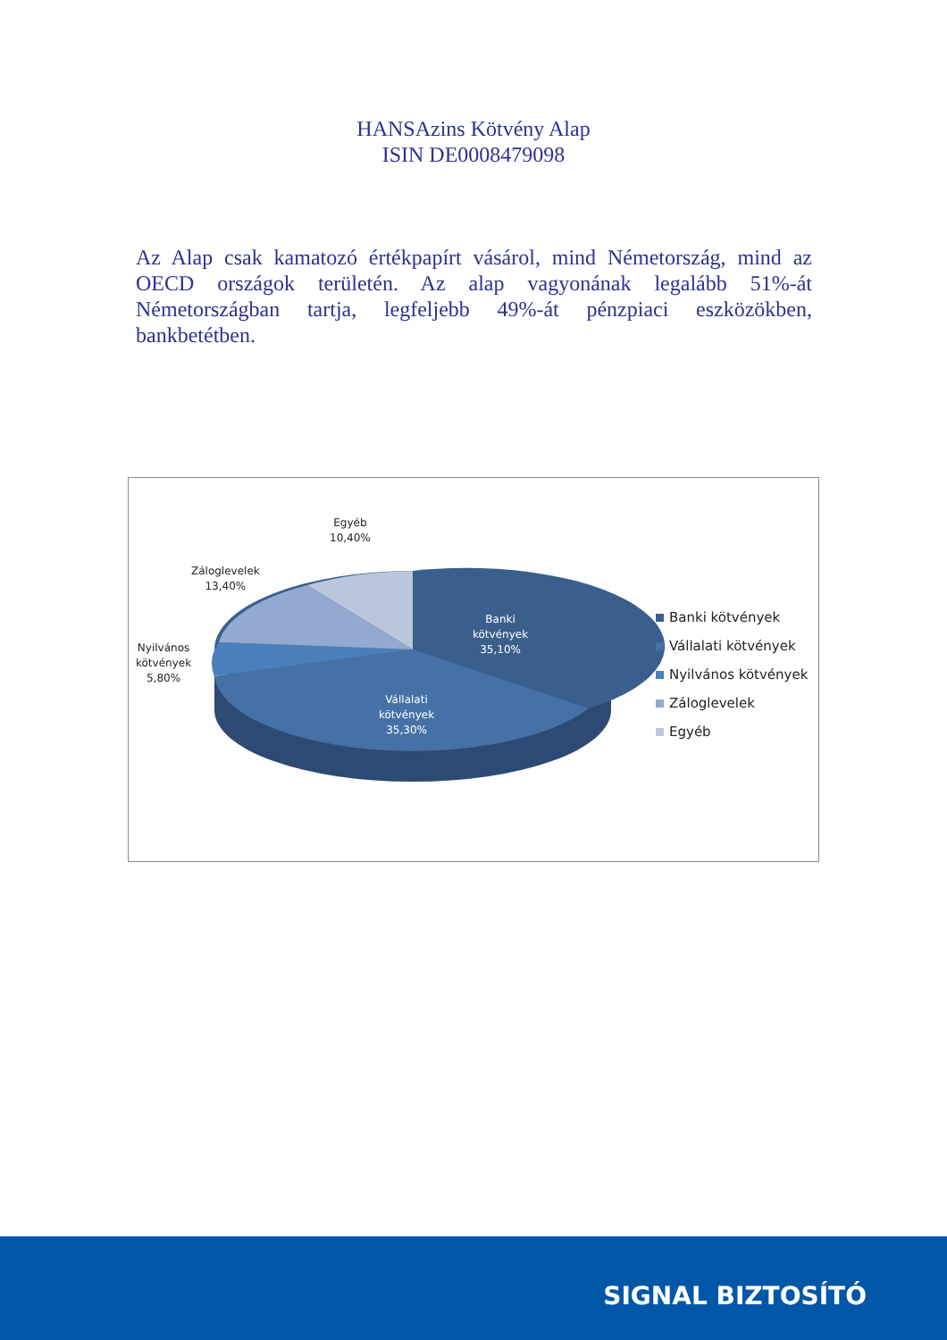HANSAzins Kötvény Alap
ISIN DE0008479098
Az Alap csak kamatozó értékpapírt vásárol, mind Németország, mind az OECD országok területén. Az alap vagyonának legalább 51%-át Németországban tartja, legfeljebb 49%-át pénzpiaci eszközökben, bankbetétben.
Egyéb
10,40%
Záloglevelek
13,40%
Nyilvános
kötvények
5,80%
Banki
kötvények
35,10%
Vállalati
kötvények
35,30%
Banki kötvények
Vállalati kötvények
Nyilvános kötvények
Záloglevelek
Egyéb
SIGNAL BIZTOSÍTÓ